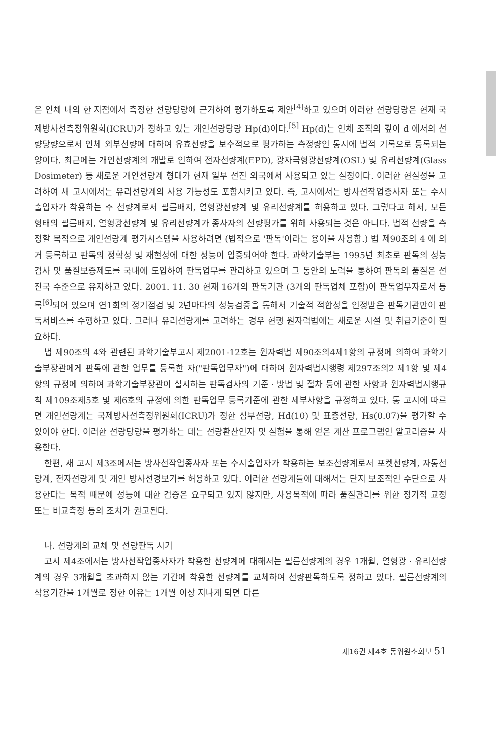은 인체 내의 한 지점에서 측정한 선량당량에 근거하여 평가하도록 제안<sup>[4]</sup>하고 있으며 이러한 선량당량은 현재 국제방사선측정위원회(ICRU)가 정하고 있는 개인선량당량 Hp(d)이다.<sup>[5]</sup> Hp(d)는 인체 조직의 깊이 d 에서의 선량당량으로서 인체 외부선량에 대하여 유효선량을 보수적으로 평가하는 측정량인 동시에 법적 기록으로 등록되는 양이다. 최근에는 개인선량계의 개발로 인하여 전자선량계(EPD), 광자극형광선량계(OSL) 및 유리선량계(Glass Dosimeter) 등 새로운 개인선량계 형태가 현재 일부 선진 외국에서 사용되고 있는 실정이다. 이러한 현실성을 고려하여 새 고시에서는 유리선량계의 사용 가능성도 포함시키고 있다. 즉, 고시에서는 방사선작업종사자 또는 수시출입자가 착용하는 주 선량계로서 필름배지, 열형광선량계 및 유리선량계를 허용하고 있다. 그렇다고 해서, 모든 형태의 필름배지, 열형광선량계 및 유리선량계가 종사자의 선량평가를 위해 사용되는 것은 아니다. 법적 선량을 측정할 목적으로 개인선량계 평가시스템을 사용하려면 (법적으로 '판독'이라는 용어을 사용함.) 법 제90조의 4 에 의거 등록하고 판독의 정확성 및 재현성에 대한 성능이 입증되어야 한다. 과학기술부는 1995년 최초로 판독의 성능검사 및 품질보증제도를 국내에 도입하여 판독업무를 관리하고 있으며 그 동안의 노력을 통하여 판독의 품질은 선진국 수준으로 유지하고 있다. 2001. 11. 30 현재 16개의 판독기관 (3개의 판독업체 포함)이 판독업무자로서 등록<sup>[6]</sup>되어 있으며 연1회의 정기점검 및 2년마다의 성능검증을 통해서 기술적 적합성을 인정받은 판독기관만이 판독서비스를 수행하고 있다. 그러나 유리선량계를 고려하는 경우 현행 원자력법에는 새로운 시설 및 취급기준이 필요하다.
법 제90조의 4와 관련된 과학기술부고시 제2001-12호는 원자력법 제90조의4제1항의 규정에 의하여 과학기술부장관에게 판독에 관한 업무를 등록한 자("판독업무자")에 대하여 원자력법시행령 제297조의2 제1항 및 제4항의 규정에 의하여 과학기술부장관이 실시하는 판독검사의 기준 · 방법 및 절차 등에 관한 사항과 원자력법시행규칙 제109조제5호 및 제6호의 규정에 의한 판독업무 등록기준에 관한 세부사항을 규정하고 있다. 동 고시에 따르면 개인선량계는 국제방사선측정위원회(ICRU)가 정한 심부선량, Hd(10) 및 표층선량, Hs(0.07)을 평가할 수 있어야 한다. 이러한 선량당량을 평가하는 데는 선량환산인자 및 실험을 통해 얻은 계산 프로그램인 알고리즘을 사용한다.
한편, 새 고시 제3조에서는 방사선작업종사자 또는 수시출입자가 착용하는 보조선량계로서 포켓선량계, 자동선량계, 전자선량계 및 개인 방사선경보기를 허용하고 있다. 이러한 선량계들에 대해서는 단지 보조적인 수단으로 사용한다는 목적 때문에 성능에 대한 검증은 요구되고 있지 않지만, 사용목적에 따라 품질관리를 위한 정기적 교정 또는 비교측정 등의 조치가 권고된다.
나. 선량계의 교체 및 선량판독 시기
고시 제4조에서는 방사선작업종사자가 착용한 선량계에 대해서는 필름선량계의 경우 1개월, 열형광 · 유리선량계의 경우 3개월을 초과하지 않는 기간에 착용한 선량계를 교체하여 선량판독하도록 정하고 있다. 필름선량계의 착용기간을 1개월로 정한 이유는 1개월 이상 지나게 되면 다른
제16권 제4호 동위원소회보 51